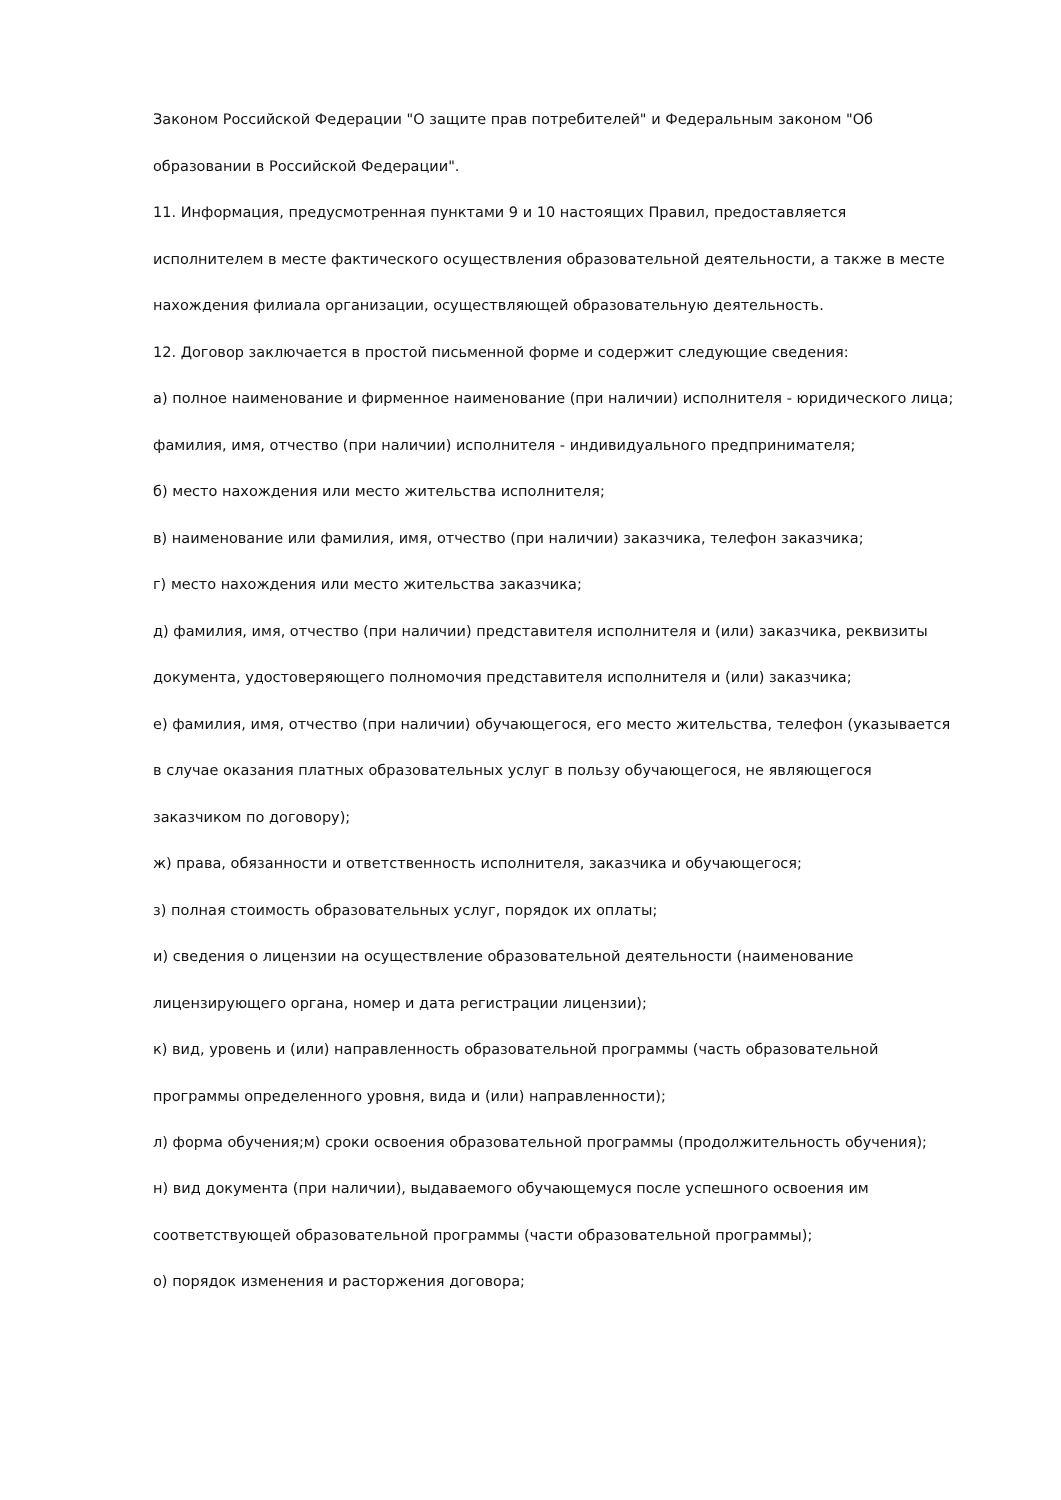Законом Российской Федерации "О защите прав потребителей" и Федеральным законом "Об образовании в Российской Федерации".
11. Информация, предусмотренная пунктами 9 и 10 настоящих Правил, предоставляется исполнителем в месте фактического осуществления образовательной деятельности, а также в месте нахождения филиала организации, осуществляющей образовательную деятельность.
12. Договор заключается в простой письменной форме и содержит следующие сведения:
а) полное наименование и фирменное наименование (при наличии) исполнителя - юридического лица; фамилия, имя, отчество (при наличии) исполнителя - индивидуального предпринимателя;
б) место нахождения или место жительства исполнителя;
в) наименование или фамилия, имя, отчество (при наличии) заказчика, телефон заказчика;
г) место нахождения или место жительства заказчика;
д) фамилия, имя, отчество (при наличии) представителя исполнителя и (или) заказчика, реквизиты документа, удостоверяющего полномочия представителя исполнителя и (или) заказчика;
е) фамилия, имя, отчество (при наличии) обучающегося, его место жительства, телефон (указывается в случае оказания платных образовательных услуг в пользу обучающегося, не являющегося заказчиком по договору);
ж) права, обязанности и ответственность исполнителя, заказчика и обучающегося;
з) полная стоимость образовательных услуг, порядок их оплаты;
и) сведения о лицензии на осуществление образовательной деятельности (наименование лицензирующего органа, номер и дата регистрации лицензии);
к) вид, уровень и (или) направленность образовательной программы (часть образовательной программы определенного уровня, вида и (или) направленности);
л) форма обучения;м) сроки освоения образовательной программы (продолжительность обучения);
н) вид документа (при наличии), выдаваемого обучающемуся после успешного освоения им соответствующей образовательной программы (части образовательной программы);
о) порядок изменения и расторжения договора;